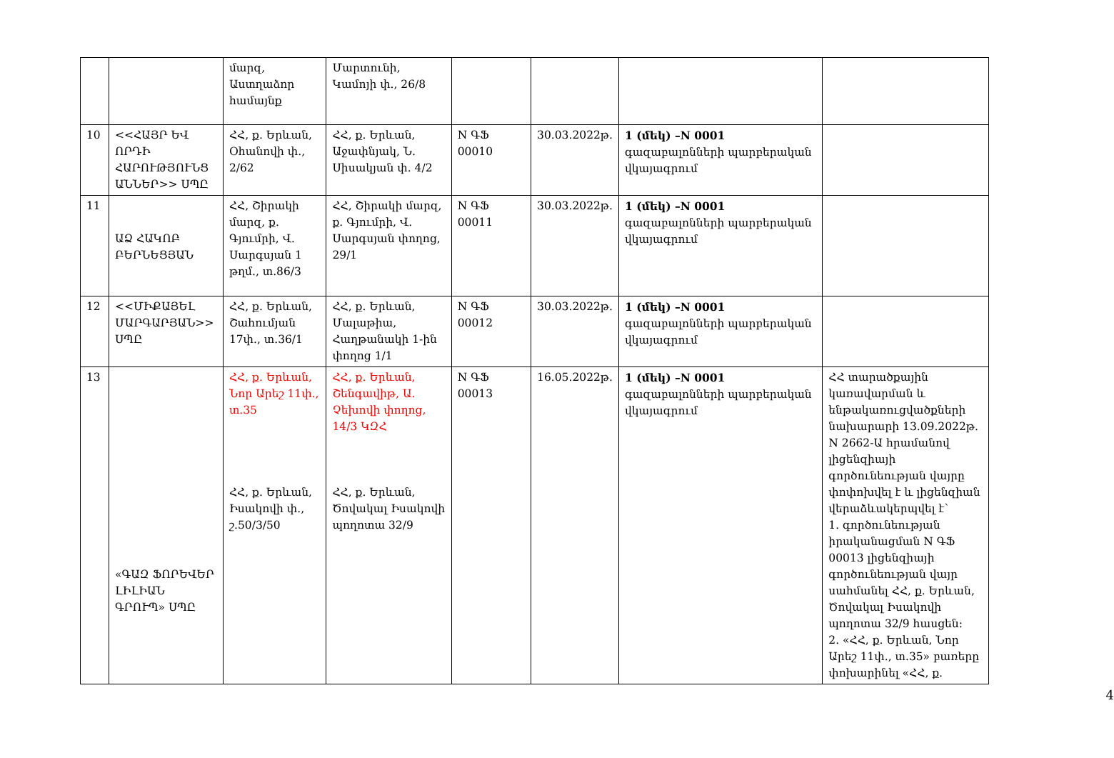| | | մարզ, Աստղաձոր համայնք | Մարտունի, Կամոյի փ., 26/8 | | | | |
| 10 | <<ՀԱՅՐ ԵՎ ՈՐԴԻ ՀԱՐՈՒԹՅՈՒՆՑ ԱՆՆԵՐ>> ՍՊԸ | ՀՀ, ք. Երևան, Օհանովի փ., 2/62 | ՀՀ, ք. Երևան, Աջափնյակ, Ն. Սիսակյան փ. 4/2 | N ԳՖ 00010 | 30.03.2022թ. | 1 (մեկ) –N 0001 գազաբալոնների պարբերական վկայագրում | |
| 11 | ԱՁ ՀԱԿՈԲ ԲԵՐՆԵՑՅԱՆ | ՀՀ, Շիրակի մարզ, ք. Գյումրի, Վ. Սարգսյան 1 թղմ., տ.86/3 | ՀՀ, Շիրակի մարզ, ք. Գյումրի, Վ. Սարգսյան փողոց, 29/1 | N ԳՖ 00011 | 30.03.2022թ. | 1 (մեկ) –N 0001 գազաբալոնների պարբերական վկայագրում | |
| 12 | <<ՄԻՔԱՅԵԼ ՄԱՐԳԱՐՅԱՆ>> ՍՊԸ | ՀՀ, ք. Երևան, Շահումյան 17փ., տ.36/1 | ՀՀ, ք. Երևան, Մալաթիա, Հաղթանակի 1-ին փողոց 1/1 | N ԳՖ 00012 | 30.03.2022թ. | 1 (մեկ) –N 0001 գազաբալոնների պարբերական վկայագրում | |
| 13 | «ԳԱԶ ՖՈՐԵՎԵՐ ԼԻԼԻԱՆ ԳՐՈՒՊ» ՍՊԸ | ՀՀ, ք. Երևան, Նոր Արեշ 11փ., տ.35 ՀՀ, ք. Երևան, Իսակովի փ., շ.50/3/50 | ՀՀ, ք. Երևան, Շենգավիթ, Ա. Չեխովի փողոց, 14/3 ԿԶՀ ՀՀ, ք. Երևան, Ծովակալ Իսակովի պողոտա 32/9 | N ԳՖ 00013 | 16.05.2022թ. | 1 (մեկ) –N 0001 գազաբալոնների պարբերական վկայագրում | ՀՀ տարածքային կառավարման և ենթակառուցվածքների նախարարի 13.09.2022թ. N 2662-Ա հրամանով լիցենզիայի գործունեության վայրը փոփոխվել է և լիցենզիան վերաձևակերպվել է՝ 1. գործունեության իրականացման N ԳՖ 00013 լիցենզիայի գործունեության վայր սահմանել ՀՀ, ք. Երևան, Ծովակալ Իսակովի պողոտա 32/9 հասցեն։ 2. «ՀՀ, ք. Երևան, Նոր Արեշ 11փ., տ.35» բառերը փոխարինել «ՀՀ, ք. |
4